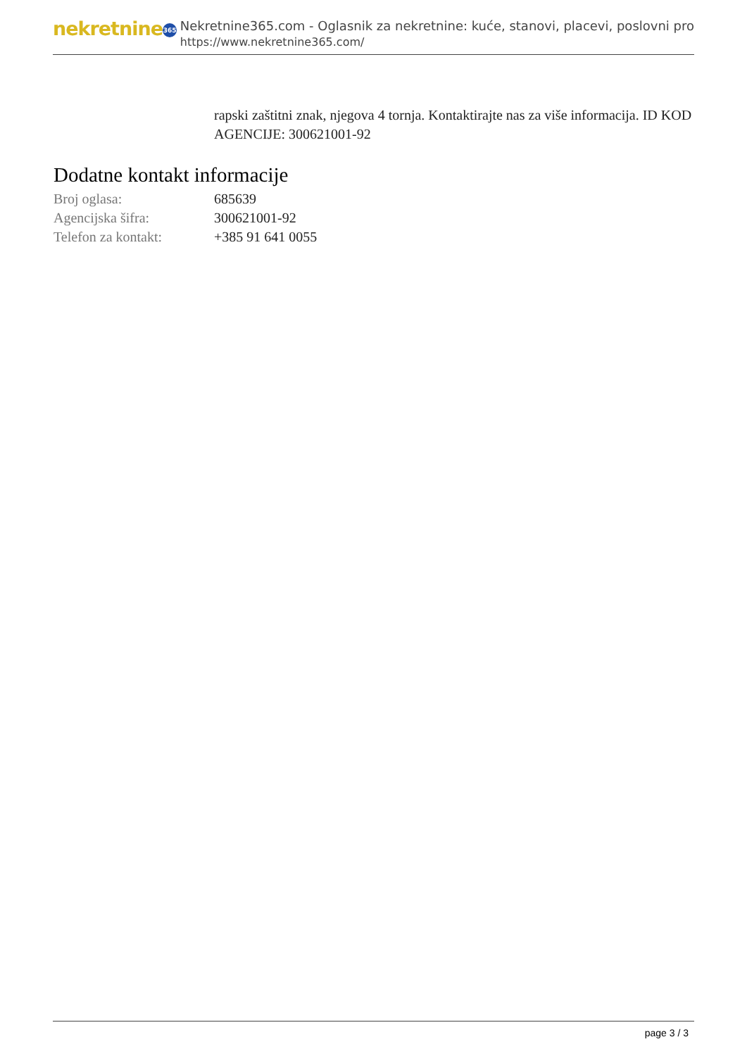nekretnine 365
Nekretnine365.com - Oglasnik za nekretnine: kuće, stanovi, placevi, poslovni pro
https://www.nekretnine365.com/
rapski zaštitni znak, njegova 4 tornja. Kontaktirajte nas za više informacija. ID KOD AGENCIJE: 300621001-92
Dodatne kontakt informacije
| Broj oglasa: | 685639 |
| Agencijska šifra: | 300621001-92 |
| Telefon za kontakt: | +385 91 641 0055 |
page 3 / 3